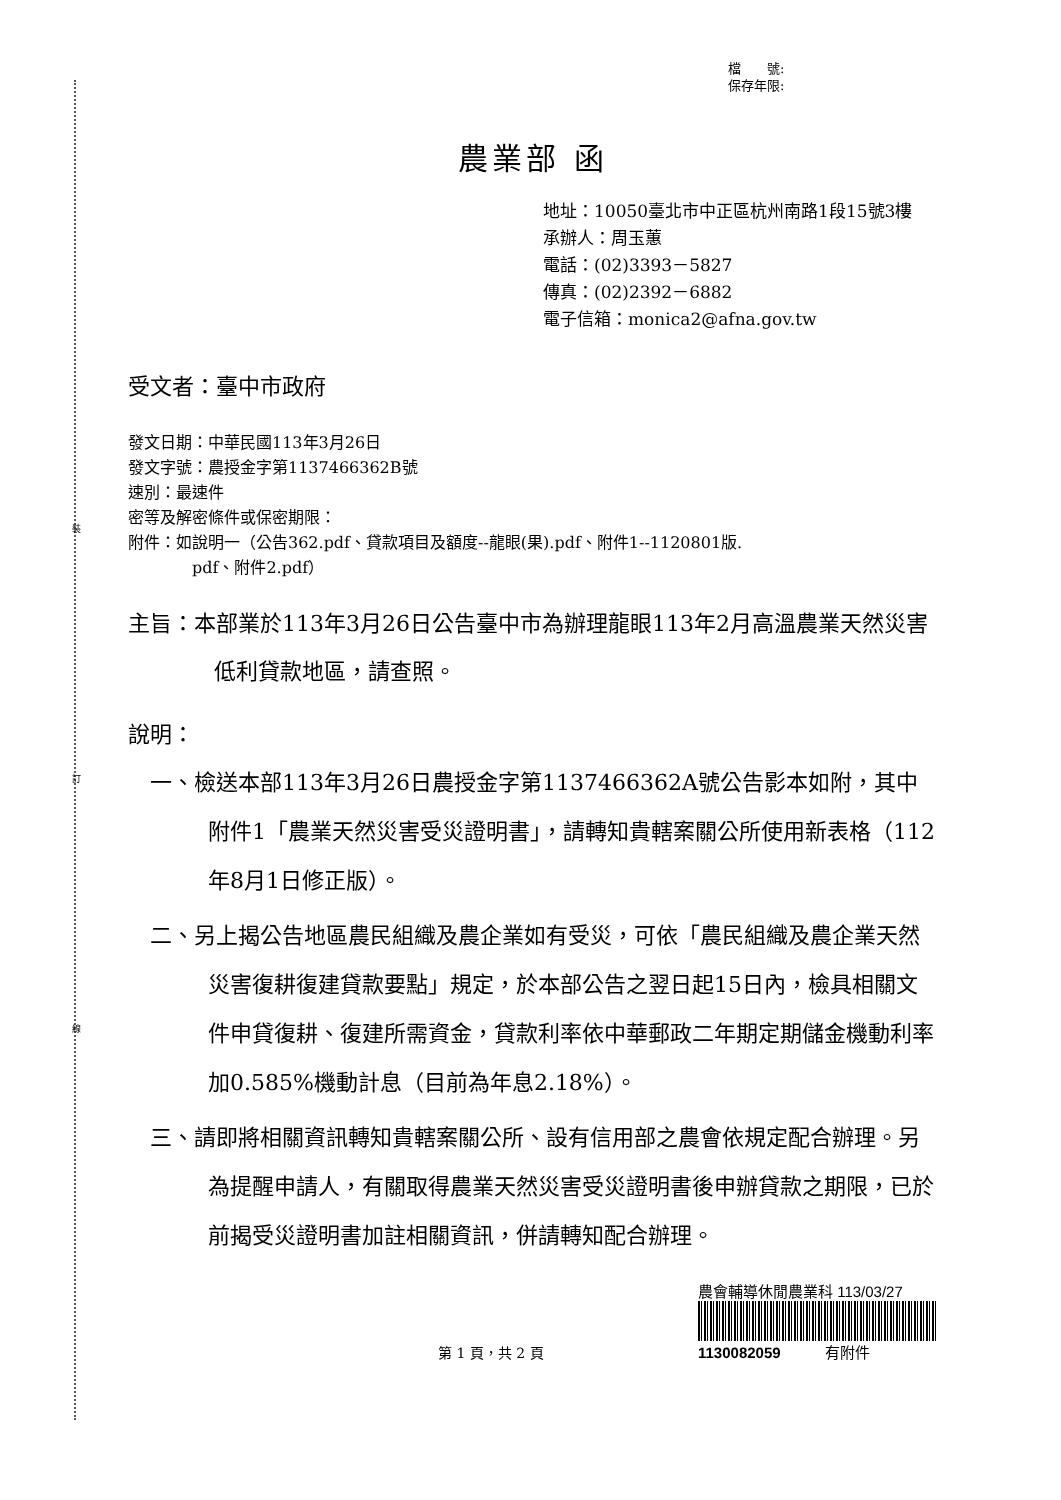裝
訂
線
檔　　號:
保存年限:
農業部 函
地址：10050臺北市中正區杭州南路1段15號3樓
承辦人：周玉蕙
電話：(02)3393－5827
傳真：(02)2392－6882
電子信箱：monica2@afna.gov.tw
受文者：臺中市政府
發文日期：中華民國113年3月26日
發文字號：農授金字第1137466362B號
速別：最速件
密等及解密條件或保密期限：
附件：如說明一（公告362.pdf、貸款項目及額度--龍眼(果).pdf、附件1--1120801版.
pdf、附件2.pdf）
主旨：本部業於113年3月26日公告臺中市為辦理龍眼113年2月高溫農業天然災害低利貸款地區，請查照。
說明：
一、檢送本部113年3月26日農授金字第1137466362A號公告影本如附，其中附件1「農業天然災害受災證明書」，請轉知貴轄案關公所使用新表格（112年8月1日修正版）。
二、另上揭公告地區農民組織及農企業如有受災，可依「農民組織及農企業天然災害復耕復建貸款要點」規定，於本部公告之翌日起15日內，檢具相關文件申貸復耕、復建所需資金，貸款利率依中華郵政二年期定期儲金機動利率加0.585%機動計息（目前為年息2.18%）。
三、請即將相關資訊轉知貴轄案關公所、設有信用部之農會依規定配合辦理。另為提醒申請人，有關取得農業天然災害受災證明書後申辦貸款之期限，已於前揭受災證明書加註相關資訊，併請轉知配合辦理。
第 1 頁，共 2 頁
農會輔導休閒農業科 113/03/27
1130082059 有附件